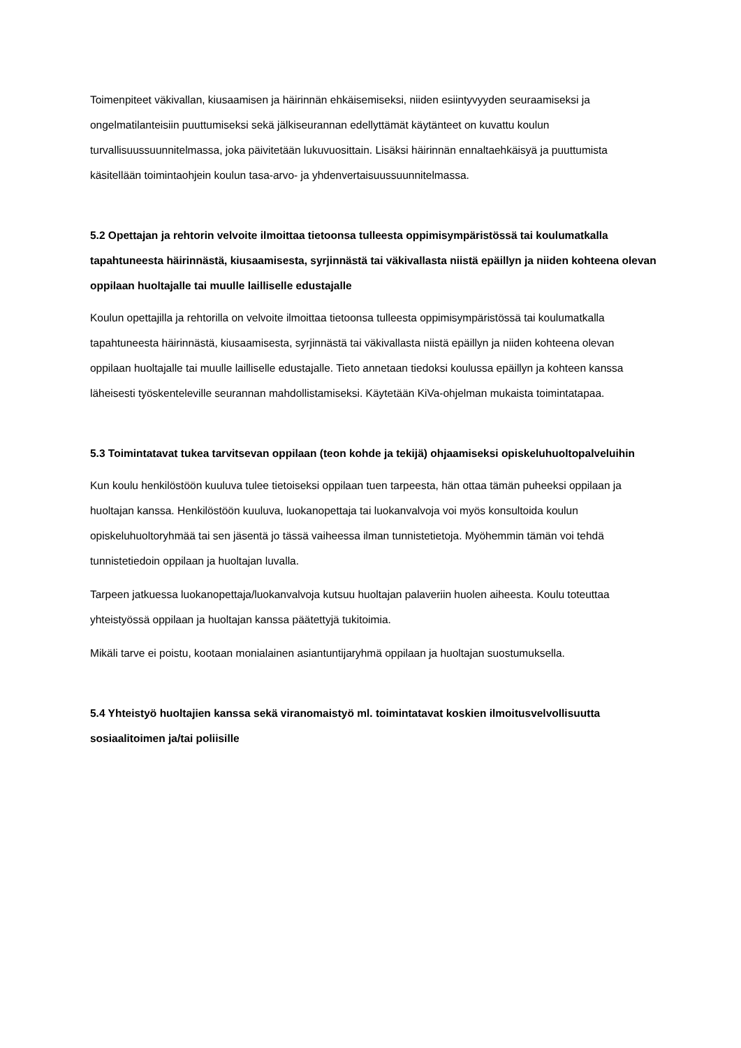Toimenpiteet väkivallan, kiusaamisen ja häirinnän ehkäisemiseksi, niiden esiintyvyyden seuraamiseksi ja ongelmatilanteisiin puuttumiseksi sekä jälkiseurannan edellyttämät käytänteet on kuvattu koulun turvallisuussuunnitelmassa, joka päivitetään lukuvuosittain. Lisäksi häirinnän ennaltaehkäisyä ja puuttumista käsitellään toimintaohjein koulun tasa-arvo- ja yhdenvertaisuussuunnitelmassa.
5.2 Opettajan ja rehtorin velvoite ilmoittaa tietoonsa tulleesta oppimisympäristössä tai koulumatkalla tapahtuneesta häirinnästä, kiusaamisesta, syrjinnästä tai väkivallasta niistä epäillyn ja niiden kohteena olevan oppilaan huoltajalle tai muulle lailliselle edustajalle
Koulun opettajilla ja rehtorilla on velvoite ilmoittaa tietoonsa tulleesta oppimisympäristössä tai koulumatkalla tapahtuneesta häirinnästä, kiusaamisesta, syrjinnästä tai väkivallasta niistä epäillyn ja niiden kohteena olevan oppilaan huoltajalle tai muulle lailliselle edustajalle. Tieto annetaan tiedoksi koulussa epäillyn ja kohteen kanssa läheisesti työskenteleville seurannan mahdollistamiseksi. Käytetään KiVa-ohjelman mukaista toimintatapaa.
5.3 Toimintatavat tukea tarvitsevan oppilaan (teon kohde ja tekijä) ohjaamiseksi opiskeluhuoltopalveluihin
Kun koulu henkilöstöön kuuluva tulee tietoiseksi oppilaan tuen tarpeesta, hän ottaa tämän puheeksi oppilaan ja huoltajan kanssa. Henkilöstöön kuuluva, luokanopettaja tai luokanvalvoja voi myös konsultoida koulun opiskeluhuoltoryhmää tai sen jäsentä jo tässä vaiheessa ilman tunnistetietoja. Myöhemmin tämän voi tehdä tunnistetiedoin oppilaan ja huoltajan luvalla.
Tarpeen jatkuessa luokanopettaja/luokanvalvoja kutsuu huoltajan palaveriin huolen aiheesta. Koulu toteuttaa yhteistyössä oppilaan ja huoltajan kanssa päätettyjä tukitoimia.
Mikäli tarve ei poistu, kootaan monialainen asiantuntijaryhmä oppilaan ja huoltajan suostumuksella.
5.4 Yhteistyö huoltajien kanssa sekä viranomaistyö ml. toimintatavat koskien ilmoitusvelvollisuutta sosiaalitoimen ja/tai poliisille